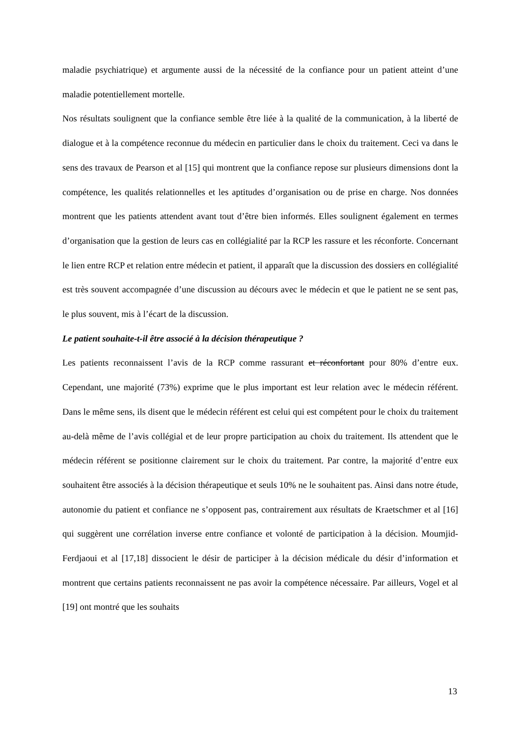maladie psychiatrique) et argumente aussi de la nécessité de la confiance pour un patient atteint d’une maladie potentiellement mortelle.
Nos résultats soulignent que la confiance semble être liée à la qualité de la communication, à la liberté de dialogue et à la compétence reconnue du médecin en particulier dans le choix du traitement. Ceci va dans le sens des travaux de Pearson et al [15] qui montrent que la confiance repose sur plusieurs dimensions dont la compétence, les qualités relationnelles et les aptitudes d’organisation ou de prise en charge. Nos données montrent que les patients attendent avant tout d’être bien informés. Elles soulignent également en termes d’organisation que la gestion de leurs cas en collégialité par la RCP les rassure et les réconforte. Concernant le lien entre RCP et relation entre médecin et patient, il apparaît que la discussion des dossiers en collégialité est très souvent accompagnée d’une discussion au décours avec le médecin et que le patient ne se sent pas, le plus souvent, mis à l’écart de la discussion.
Le patient souhaite-t-il être associé à la décision thérapeutique ?
Les patients reconnaissent l’avis de la RCP comme rassurant et réconfortant pour 80% d’entre eux. Cependant, une majorité (73%) exprime que le plus important est leur relation avec le médecin référent. Dans le même sens, ils disent que le médecin référent est celui qui est compétent pour le choix du traitement au-delà même de l’avis collégial et de leur propre participation au choix du traitement. Ils attendent que le médecin référent se positionne clairement sur le choix du traitement. Par contre, la majorité d’entre eux souhaitent être associés à la décision thérapeutique et seuls 10% ne le souhaitent pas. Ainsi dans notre étude, autonomie du patient et confiance ne s’opposent pas, contrairement aux résultats de Kraetschmer et al [16] qui suggèrent une corrélation inverse entre confiance et volonté de participation à la décision. Moumjid-Ferdjaoui et al [17,18] dissocient le désir de participer à la décision médicale du désir d’information et montrent que certains patients reconnaissent ne pas avoir la compétence nécessaire. Par ailleurs, Vogel et al [19] ont montré que les souhaits
13